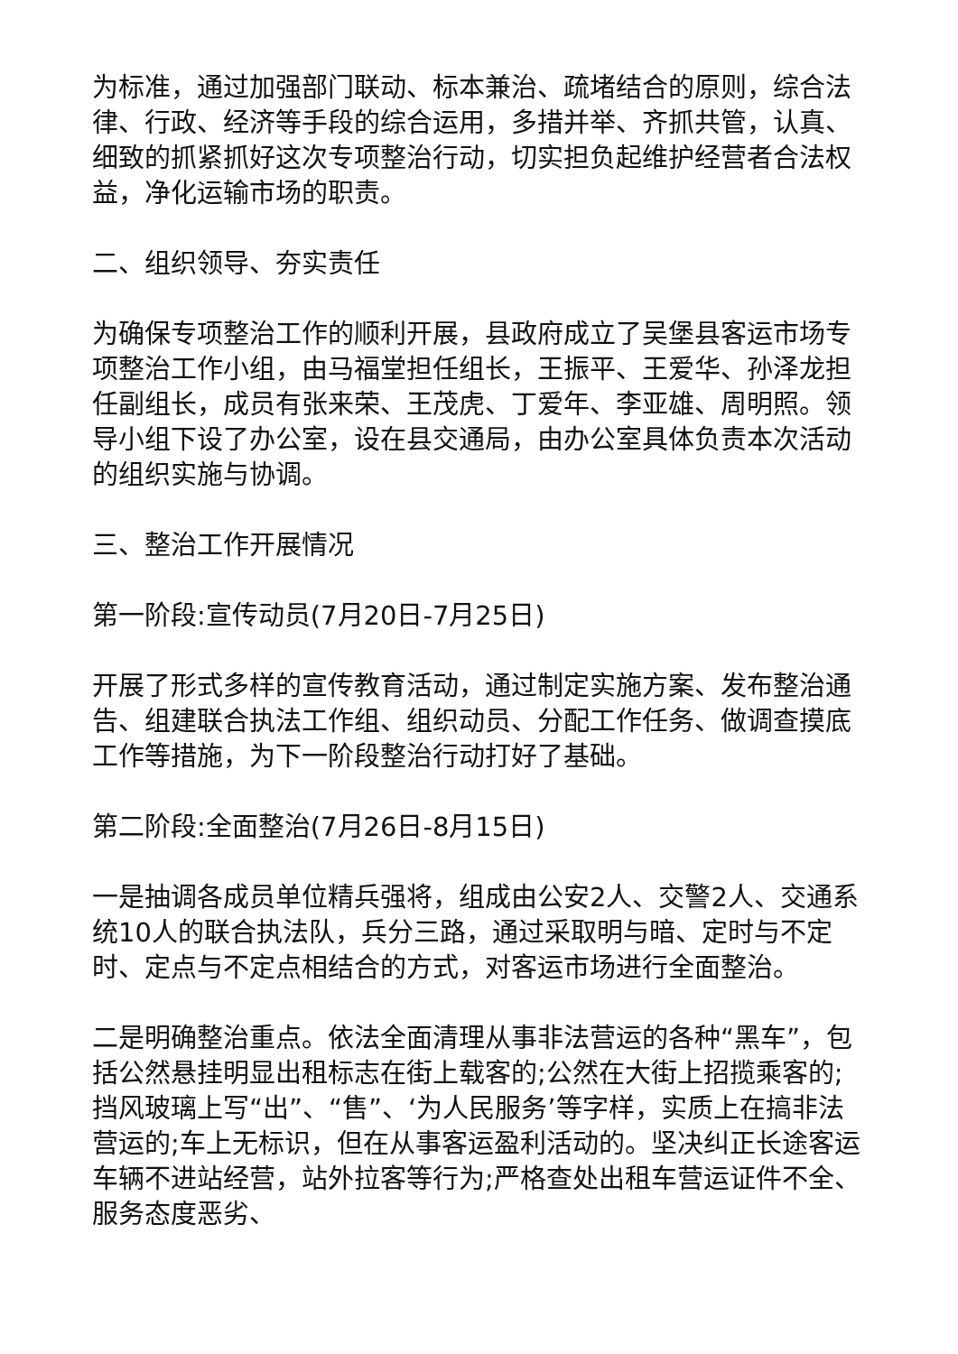为标准，通过加强部门联动、标本兼治、疏堵结合的原则，综合法律、行政、经济等手段的综合运用，多措并举、齐抓共管，认真、细致的抓紧抓好这次专项整治行动，切实担负起维护经营者合法权益，净化运输市场的职责。
二、组织领导、夯实责任
为确保专项整治工作的顺利开展，县政府成立了吴堡县客运市场专项整治工作小组，由马福堂担任组长，王振平、王爱华、孙泽龙担任副组长，成员有张来荣、王茂虎、丁爱年、李亚雄、周明照。领导小组下设了办公室，设在县交通局，由办公室具体负责本次活动的组织实施与协调。
三、整治工作开展情况
第一阶段:宣传动员(7月20日-7月25日)
开展了形式多样的宣传教育活动，通过制定实施方案、发布整治通告、组建联合执法工作组、组织动员、分配工作任务、做调查摸底工作等措施，为下一阶段整治行动打好了基础。
第二阶段:全面整治(7月26日-8月15日)
一是抽调各成员单位精兵强将，组成由公安2人、交警2人、交通系统10人的联合执法队，兵分三路，通过采取明与暗、定时与不定时、定点与不定点相结合的方式，对客运市场进行全面整治。
二是明确整治重点。依法全面清理从事非法营运的各种“黑车”，包括公然悬挂明显出租标志在街上载客的;公然在大街上招揽乘客的;挡风玻璃上写“出”、“售”、‘为人民服务’等字样，实质上在搞非法营运的;车上无标识，但在从事客运盈利活动的。坚决纠正长途客运车辆不进站经营，站外拉客等行为;严格查处出租车营运证件不全、服务态度恶劣、